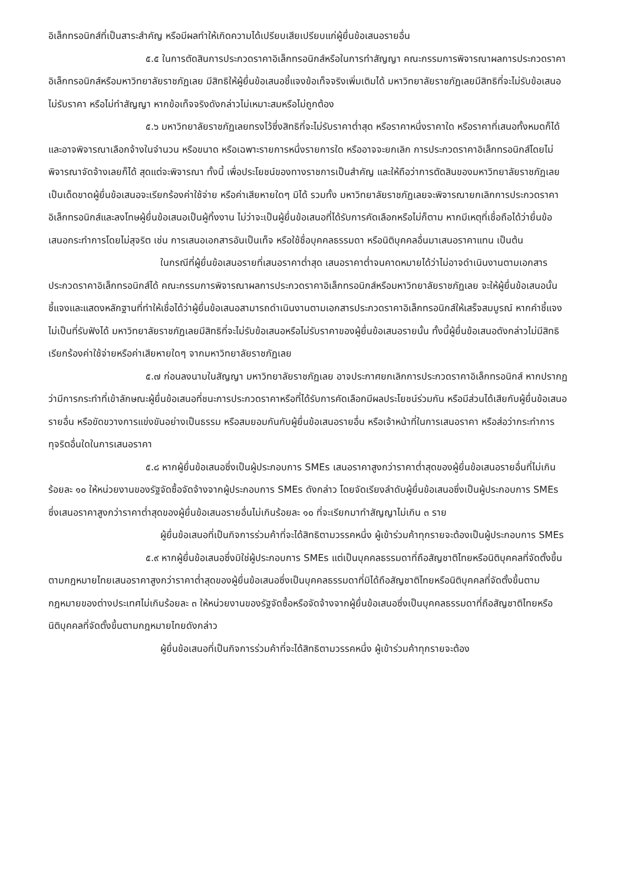อิเล็กทรอนิกส์ที่เป็นสาระสำคัญ หรือมีผลทำให้เกิดความได้เปรียบเสียเปรียบแก่ผู้ยื่นข้อเสนอรายอื่น
๕.๕ ในการตัดสินการประกวดราคาอิเล็กทรอนิกส์หรือในการทำสัญญา คณะกรรมการพิจารณาผลการประกวดราคาอิเล็กทรอนิกส์หรือมหาวิทยาลัยราชภัฏเลย มีสิทธิให้ผู้ยื่นข้อเสนอชี้แจงข้อเท็จจริงเพิ่มเติมได้ มหาวิทยาลัยราชภัฏเลยมีสิทธิที่จะไม่รับข้อเสนอ ไม่รับราคา หรือไม่ทำสัญญา หากข้อเท็จจริงดังกล่าวไม่เหมาะสมหรือไม่ถูกต้อง
๕.๖ มหาวิทยาลัยราชภัฏเลยทรงไว้ซึ่งสิทธิที่จะไม่รับราคาต่ำสุด หรือราคาหนึ่งราคาใด หรือราคาที่เสนอทั้งหมดก็ได้ และอาจพิจารณาเลือกจ้างในจำนวน หรือขนาด หรือเฉพาะรายการหนึ่งรายการใด หรืออาจจะยกเลิก การประกวดราคาอิเล็กทรอนิกส์โดยไม่พิจารณาจัดจ้างเลยก็ได้ สุดแต่จะพิจารณา ทั้งนี้ เพื่อประโยชน์ของทางราชการเป็นสำคัญ และให้ถือว่าการตัดสินของมหาวิทยาลัยราชภัฏเลยเป็นเด็ดขาดผู้ยื่นข้อเสนอจะเรียกร้องค่าใช้จ่าย หรือค่าเสียหายใดๆ มิได้ รวมทั้ง มหาวิทยาลัยราชภัฏเลยจะพิจารณายกเลิกการประกวดราคาอิเล็กทรอนิกส์และลงโทษผู้ยื่นข้อเสนอเป็นผู้ทิ้งงาน ไม่ว่าจะเป็นผู้ยื่นข้อเสนอที่ได้รับการคัดเลือกหรือไม่ก็ตาม หากมีเหตุที่เชื่อถือได้ว่ายื่นข้อเสนอกระทำการโดยไม่สุจริต เช่น การเสนอเอกสารอันเป็นเท็จ หรือใช้ชื่อบุคคลธรรมดา หรือนิติบุคคลอื่นมาเสนอราคาแทน เป็นต้น
ในกรณีที่ผู้ยื่นข้อเสนอรายที่เสนอราคาต่ำสุด เสนอราคาต่ำจนคาดหมายได้ว่าไม่อาจดำเนินงานตามเอกสารประกวดราคาอิเล็กทรอนิกส์ได้ คณะกรรมการพิจารณาผลการประกวดราคาอิเล็กทรอนิกส์หรือมหาวิทยาลัยราชภัฏเลย จะให้ผู้ยื่นข้อเสนอนั้นชี้แจงและแสดงหลักฐานที่ทำให้เชื่อได้ว่าผู้ยื่นข้อเสนอสามารถดำเนินงานตามเอกสารประกวดราคาอิเล็กทรอนิกส์ให้เสร็จสมบูรณ์ หากคำชี้แจงไม่เป็นที่รับฟังได้ มหาวิทยาลัยราชภัฏเลยมีสิทธิที่จะไม่รับข้อเสนอหรือไม่รับราคาของผู้ยื่นข้อเสนอรายนั้น ทั้งนี้ผู้ยื่นข้อเสนอดังกล่าวไม่มีสิทธิเรียกร้องค่าใช้จ่ายหรือค่าเสียหายใดๆ จากมหาวิทยาลัยราชภัฏเลย
๕.๗ ก่อนลงนามในสัญญา มหาวิทยาลัยราชภัฏเลย อาจประกาศยกเลิกการประกวดราคาอิเล็กทรอนิกส์ หากปรากฏว่ามีการกระทำที่เข้าลักษณะผู้ยื่นข้อเสนอที่ชนะการประกวดราคาหรือที่ได้รับการคัดเลือกมีผลประโยชน์ร่วมกัน หรือมีส่วนได้เสียกับผู้ยื่นข้อเสนอรายอื่น หรือขัดขวางการแข่งขันอย่างเป็นธรรม หรือสมยอมกันกับผู้ยื่นข้อเสนอรายอื่น หรือเจ้าหน้าที่ในการเสนอราคา หรือส่อว่ากระทำการทุจริตอื่นใดในการเสนอราคา
๕.๘ หากผู้ยื่นข้อเสนอซึ่งเป็นผู้ประกอบการ SMEs เสนอราคาสูงกว่าราคาต่ำสุดของผู้ยื่นข้อเสนอรายอื่นที่ไม่เกินร้อยละ ๑๐ ให้หน่วยงานของรัฐจัดซื้อจัดจ้างจากผู้ประกอบการ SMEs ดังกล่าว โดยจัดเรียงลำดับผู้ยื่นข้อเสนอซึ่งเป็นผู้ประกอบการ SMEs ซึ่งเสนอราคาสูงกว่าราคาต่ำสุดของผู้ยื่นข้อเสนอรายอื่นไม่เกินร้อยละ ๑๐ ที่จะเรียกมาทำสัญญาไม่เกิน ๓ ราย
ผู้ยื่นข้อเสนอที่เป็นกิจการร่วมค้าที่จะได้สิทธิตามวรรคหนึ่ง ผู้เข้าร่วมค้าทุกรายจะต้องเป็นผู้ประกอบการ SMEs
๕.๙ หากผู้ยื่นข้อเสนอซึ่งมิใช่ผู้ประกอบการ SMEs แต่เป็นบุคคลธรรมดาที่ถือสัญชาติไทยหรือนิติบุคคลที่จัดตั้งขึ้นตามกฎหมายไทยเสนอราคาสูงกว่าราคาต่ำสุดของผู้ยื่นข้อเสนอซึ่งเป็นบุคคลธรรมดาที่มิได้ถือสัญชาติไทยหรือนิติบุคคลที่จัดตั้งขึ้นตามกฎหมายของต่างประเทศไม่เกินร้อยละ ๓ ให้หน่วยงานของรัฐจัดซื้อหรือจัดจ้างจากผู้ยื่นข้อเสนอซึ่งเป็นบุคคลธรรมดาที่ถือสัญชาติไทยหรือนิติบุคคลที่จัดตั้งขึ้นตามกฎหมายไทยดังกล่าว
ผู้ยื่นข้อเสนอที่เป็นกิจการร่วมค้าที่จะได้สิทธิตามวรรคหนึ่ง ผู้เข้าร่วมค้าทุกรายจะต้อง